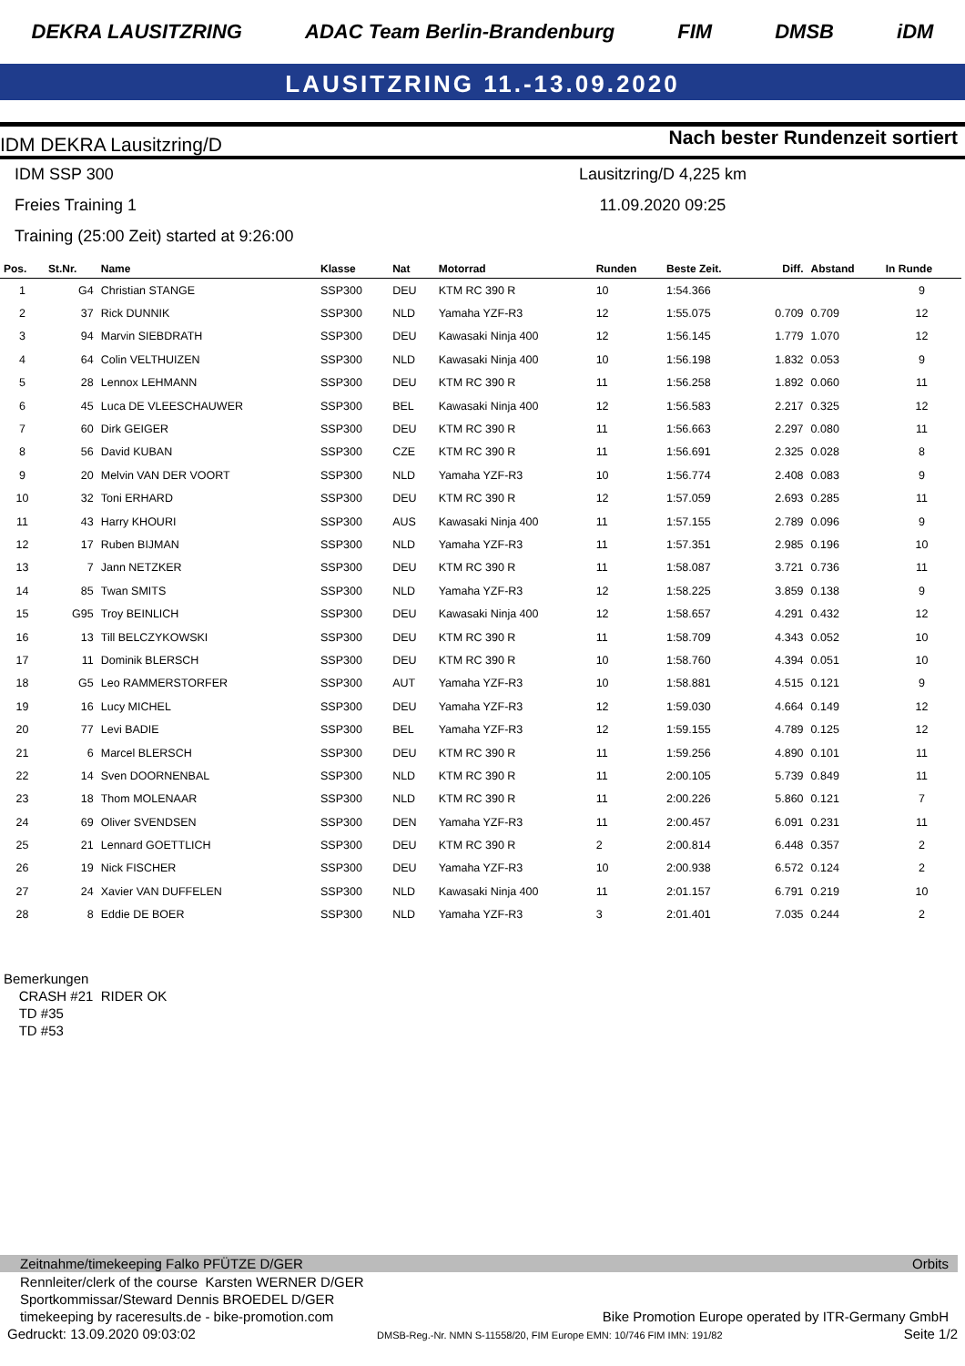DEKRA LAUSITZRING ADAC Team Berlin-Brandenburg FIM DMSB iDM
LAUSITZRING 11.-13.09.2020
IDM DEKRA Lausitzring/D Nach bester Rundenzeit sortiert
IDM SSP 300
Freies Training 1
Training (25:00 Zeit) started at 9:26:00
Lausitzring/D 4,225 km
11.09.2020 09:25
| Pos. | St.Nr. | Name | Klasse | Nat | Motorrad | Runden | Beste Zeit. | Diff. | Abstand | In Runde |
| --- | --- | --- | --- | --- | --- | --- | --- | --- | --- | --- |
| 1 | G4 | Christian STANGE | SSP300 | DEU | KTM RC 390 R | 10 | 1:54.366 | | | 9 |
| 2 | 37 | Rick DUNNIK | SSP300 | NLD | Yamaha YZF-R3 | 12 | 1:55.075 | 0.709 | 0.709 | 12 |
| 3 | 94 | Marvin SIEBDRATH | SSP300 | DEU | Kawasaki Ninja 400 | 12 | 1:56.145 | 1.779 | 1.070 | 12 |
| 4 | 64 | Colin VELTHUIZEN | SSP300 | NLD | Kawasaki Ninja 400 | 10 | 1:56.198 | 1.832 | 0.053 | 9 |
| 5 | 28 | Lennox LEHMANN | SSP300 | DEU | KTM RC 390 R | 11 | 1:56.258 | 1.892 | 0.060 | 11 |
| 6 | 45 | Luca DE VLEESCHAUWER | SSP300 | BEL | Kawasaki Ninja 400 | 12 | 1:56.583 | 2.217 | 0.325 | 12 |
| 7 | 60 | Dirk GEIGER | SSP300 | DEU | KTM RC 390 R | 11 | 1:56.663 | 2.297 | 0.080 | 11 |
| 8 | 56 | David KUBAN | SSP300 | CZE | KTM RC 390 R | 11 | 1:56.691 | 2.325 | 0.028 | 8 |
| 9 | 20 | Melvin VAN DER VOORT | SSP300 | NLD | Yamaha YZF-R3 | 10 | 1:56.774 | 2.408 | 0.083 | 9 |
| 10 | 32 | Toni ERHARD | SSP300 | DEU | KTM RC 390 R | 12 | 1:57.059 | 2.693 | 0.285 | 11 |
| 11 | 43 | Harry KHOURI | SSP300 | AUS | Kawasaki Ninja 400 | 11 | 1:57.155 | 2.789 | 0.096 | 9 |
| 12 | 17 | Ruben BIJMAN | SSP300 | NLD | Yamaha YZF-R3 | 11 | 1:57.351 | 2.985 | 0.196 | 10 |
| 13 | 7 | Jann NETZKER | SSP300 | DEU | KTM RC 390 R | 11 | 1:58.087 | 3.721 | 0.736 | 11 |
| 14 | 85 | Twan SMITS | SSP300 | NLD | Yamaha YZF-R3 | 12 | 1:58.225 | 3.859 | 0.138 | 9 |
| 15 | G95 | Troy BEINLICH | SSP300 | DEU | Kawasaki Ninja 400 | 12 | 1:58.657 | 4.291 | 0.432 | 12 |
| 16 | 13 | Till BELCZYKOWSKI | SSP300 | DEU | KTM RC 390 R | 11 | 1:58.709 | 4.343 | 0.052 | 10 |
| 17 | 11 | Dominik BLERSCH | SSP300 | DEU | KTM RC 390 R | 10 | 1:58.760 | 4.394 | 0.051 | 10 |
| 18 | G5 | Leo RAMMERSTORFER | SSP300 | AUT | Yamaha YZF-R3 | 10 | 1:58.881 | 4.515 | 0.121 | 9 |
| 19 | 16 | Lucy MICHEL | SSP300 | DEU | Yamaha YZF-R3 | 12 | 1:59.030 | 4.664 | 0.149 | 12 |
| 20 | 77 | Levi BADIE | SSP300 | BEL | Yamaha YZF-R3 | 12 | 1:59.155 | 4.789 | 0.125 | 12 |
| 21 | 6 | Marcel BLERSCH | SSP300 | DEU | KTM RC 390 R | 11 | 1:59.256 | 4.890 | 0.101 | 11 |
| 22 | 14 | Sven DOORNENBAL | SSP300 | NLD | KTM RC 390 R | 11 | 2:00.105 | 5.739 | 0.849 | 11 |
| 23 | 18 | Thom MOLENAAR | SSP300 | NLD | KTM RC 390 R | 11 | 2:00.226 | 5.860 | 0.121 | 7 |
| 24 | 69 | Oliver SVENDSEN | SSP300 | DEN | Yamaha YZF-R3 | 11 | 2:00.457 | 6.091 | 0.231 | 11 |
| 25 | 21 | Lennard GOETTLICH | SSP300 | DEU | KTM RC 390 R | 2 | 2:00.814 | 6.448 | 0.357 | 2 |
| 26 | 19 | Nick FISCHER | SSP300 | DEU | Yamaha YZF-R3 | 10 | 2:00.938 | 6.572 | 0.124 | 2 |
| 27 | 24 | Xavier VAN DUFFELEN | SSP300 | NLD | Kawasaki Ninja 400 | 11 | 2:01.157 | 6.791 | 0.219 | 10 |
| 28 | 8 | Eddie DE BOER | SSP300 | NLD | Yamaha YZF-R3 | 3 | 2:01.401 | 7.035 | 0.244 | 2 |
Bemerkungen
CRASH #21 RIDER OK
TD #35
TD #53
Zeitnahme/timekeeping Falko PFÜTZE D/GER Orbits
Rennleiter/clerk of the course Karsten WERNER D/GER
Sportkommissar/Steward Dennis BROEDEL D/GER
timekeeping by raceresults.de - bike-promotion.com Bike Promotion Europe operated by ITR-Germany GmbH
Gedruckt: 13.09.2020 09:03:02 DMSB-Reg.-Nr. NMN S-11558/20, FIM Europe EMN: 10/746 FIM IMN: 191/82 Seite 1/2